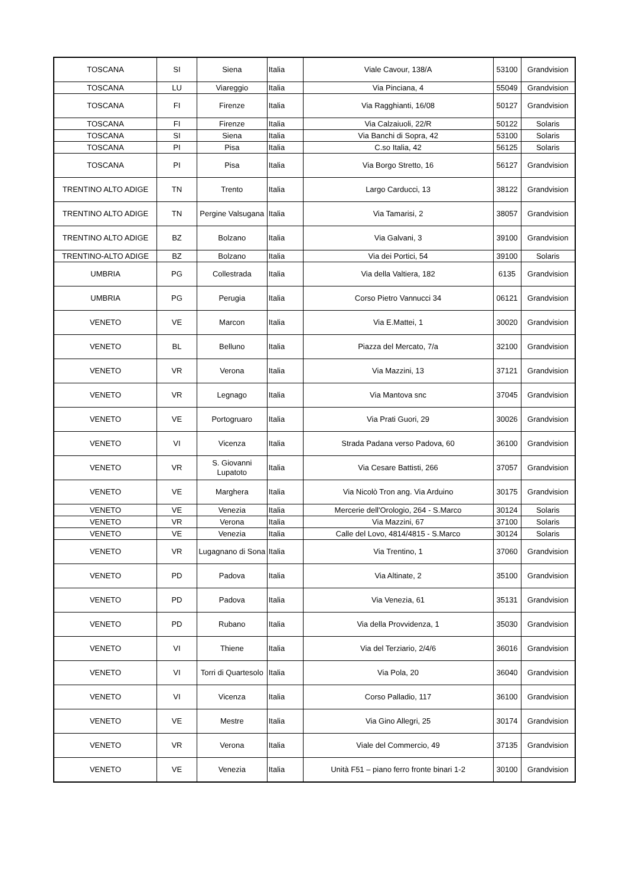| TOSCANA | SI | Siena | Italia | Viale Cavour, 138/A | 53100 | Grandvision |
| TOSCANA | LU | Viareggio | Italia | Via Pinciana, 4 | 55049 | Grandvision |
| TOSCANA | FI | Firenze | Italia | Via Ragghianti, 16/08 | 50127 | Grandvision |
| TOSCANA | FI | Firenze | Italia | Via Calzaiuoli, 22/R | 50122 | Solaris |
| TOSCANA | SI | Siena | Italia | Via Banchi di Sopra, 42 | 53100 | Solaris |
| TOSCANA | PI | Pisa | Italia | C.so Italia, 42 | 56125 | Solaris |
| TOSCANA | PI | Pisa | Italia | Via Borgo Stretto, 16 | 56127 | Grandvision |
| TRENTINO ALTO ADIGE | TN | Trento | Italia | Largo Carducci, 13 | 38122 | Grandvision |
| TRENTINO ALTO ADIGE | TN | Pergine Valsugana | Italia | Via Tamarisi, 2 | 38057 | Grandvision |
| TRENTINO ALTO ADIGE | BZ | Bolzano | Italia | Via Galvani, 3 | 39100 | Grandvision |
| TRENTINO-ALTO ADIGE | BZ | Bolzano | Italia | Via dei Portici, 54 | 39100 | Solaris |
| UMBRIA | PG | Collestrada | Italia | Via della Valtiera, 182 | 6135 | Grandvision |
| UMBRIA | PG | Perugia | Italia | Corso Pietro Vannucci 34 | 06121 | Grandvision |
| VENETO | VE | Marcon | Italia | Via E.Mattei, 1 | 30020 | Grandvision |
| VENETO | BL | Belluno | Italia | Piazza del Mercato, 7/a | 32100 | Grandvision |
| VENETO | VR | Verona | Italia | Via Mazzini, 13 | 37121 | Grandvision |
| VENETO | VR | Legnago | Italia | Via Mantova snc | 37045 | Grandvision |
| VENETO | VE | Portogruaro | Italia | Via Prati Guori, 29 | 30026 | Grandvision |
| VENETO | VI | Vicenza | Italia | Strada Padana verso Padova, 60 | 36100 | Grandvision |
| VENETO | VR | S. Giovanni Lupatoto | Italia | Via Cesare Battisti, 266 | 37057 | Grandvision |
| VENETO | VE | Marghera | Italia | Via Nicolò Tron ang. Via Arduino | 30175 | Grandvision |
| VENETO | VE | Venezia | Italia | Mercerie dell'Orologio, 264 - S.Marco | 30124 | Solaris |
| VENETO | VR | Verona | Italia | Via Mazzini, 67 | 37100 | Solaris |
| VENETO | VE | Venezia | Italia | Calle del Lovo, 4814/4815 - S.Marco | 30124 | Solaris |
| VENETO | VR | Lugagnano di Sona | Italia | Via Trentino, 1 | 37060 | Grandvision |
| VENETO | PD | Padova | Italia | Via Altinate, 2 | 35100 | Grandvision |
| VENETO | PD | Padova | Italia | Via Venezia, 61 | 35131 | Grandvision |
| VENETO | PD | Rubano | Italia | Via della Provvidenza, 1 | 35030 | Grandvision |
| VENETO | VI | Thiene | Italia | Via del Terziario, 2/4/6 | 36016 | Grandvision |
| VENETO | VI | Torri di Quartesolo | Italia | Via Pola, 20 | 36040 | Grandvision |
| VENETO | VI | Vicenza | Italia | Corso Palladio, 117 | 36100 | Grandvision |
| VENETO | VE | Mestre | Italia | Via Gino Allegri, 25 | 30174 | Grandvision |
| VENETO | VR | Verona | Italia | Viale del Commercio, 49 | 37135 | Grandvision |
| VENETO | VE | Venezia | Italia | Unità F51 – piano ferro fronte binari 1-2 | 30100 | Grandvision |